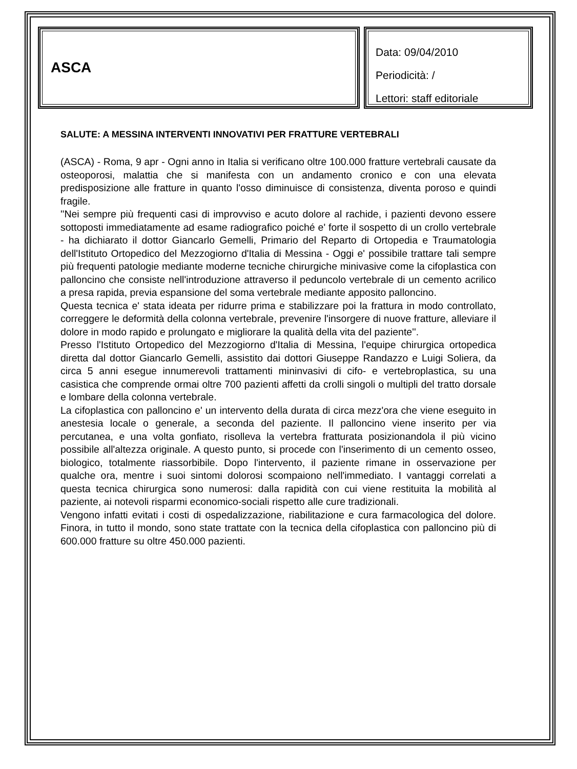ASCA
Data: 09/04/2010
Periodicità: /
Lettori: staff editoriale
SALUTE: A MESSINA INTERVENTI INNOVATIVI PER FRATTURE VERTEBRALI
(ASCA) - Roma, 9 apr - Ogni anno in Italia si verificano oltre 100.000 fratture vertebrali causate da osteoporosi, malattia che si manifesta con un andamento cronico e con una elevata predisposizione alle fratture in quanto l'osso diminuisce di consistenza, diventa poroso e quindi fragile.
''Nei sempre più frequenti casi di improvviso e acuto dolore al rachide, i pazienti devono essere sottoposti immediatamente ad esame radiografico poiché e' forte il sospetto di un crollo vertebrale - ha dichiarato il dottor Giancarlo Gemelli, Primario del Reparto di Ortopedia e Traumatologia dell'Istituto Ortopedico del Mezzogiorno d'Italia di Messina - Oggi e' possibile trattare tali sempre più frequenti patologie mediante moderne tecniche chirurgiche minivasive come la cifoplastica con palloncino che consiste nell'introduzione attraverso il peduncolo vertebrale di un cemento acrilico a presa rapida, previa espansione del soma vertebrale mediante apposito palloncino.
Questa tecnica e' stata ideata per ridurre prima e stabilizzare poi la frattura in modo controllato, correggere le deformità della colonna vertebrale, prevenire l'insorgere di nuove fratture, alleviare il dolore in modo rapido e prolungato e migliorare la qualità della vita del paziente''.
Presso l'Istituto Ortopedico del Mezzogiorno d'Italia di Messina, l'equipe chirurgica ortopedica diretta dal dottor Giancarlo Gemelli, assistito dai dottori Giuseppe Randazzo e Luigi Soliera, da circa 5 anni esegue innumerevoli trattamenti mininvasivi di cifo- e vertebroplastica, su una casistica che comprende ormai oltre 700 pazienti affetti da crolli singoli o multipli del tratto dorsale e lombare della colonna vertebrale.
La cifoplastica con palloncino e' un intervento della durata di circa mezz'ora che viene eseguito in anestesia locale o generale, a seconda del paziente. Il palloncino viene inserito per via percutanea, e una volta gonfiato, risolleva la vertebra fratturata posizionandola il più vicino possibile all'altezza originale. A questo punto, si procede con l'inserimento di un cemento osseo, biologico, totalmente riassorbibile. Dopo l'intervento, il paziente rimane in osservazione per qualche ora, mentre i suoi sintomi dolorosi scompaiono nell'immediato. I vantaggi correlati a questa tecnica chirurgica sono numerosi: dalla rapidità con cui viene restituita la mobilità al paziente, ai notevoli risparmi economico-sociali rispetto alle cure tradizionali.
Vengono infatti evitati i costi di ospedalizzazione, riabilitazione e cura farmacologica del dolore. Finora, in tutto il mondo, sono state trattate con la tecnica della cifoplastica con palloncino più di 600.000 fratture su oltre 450.000 pazienti.